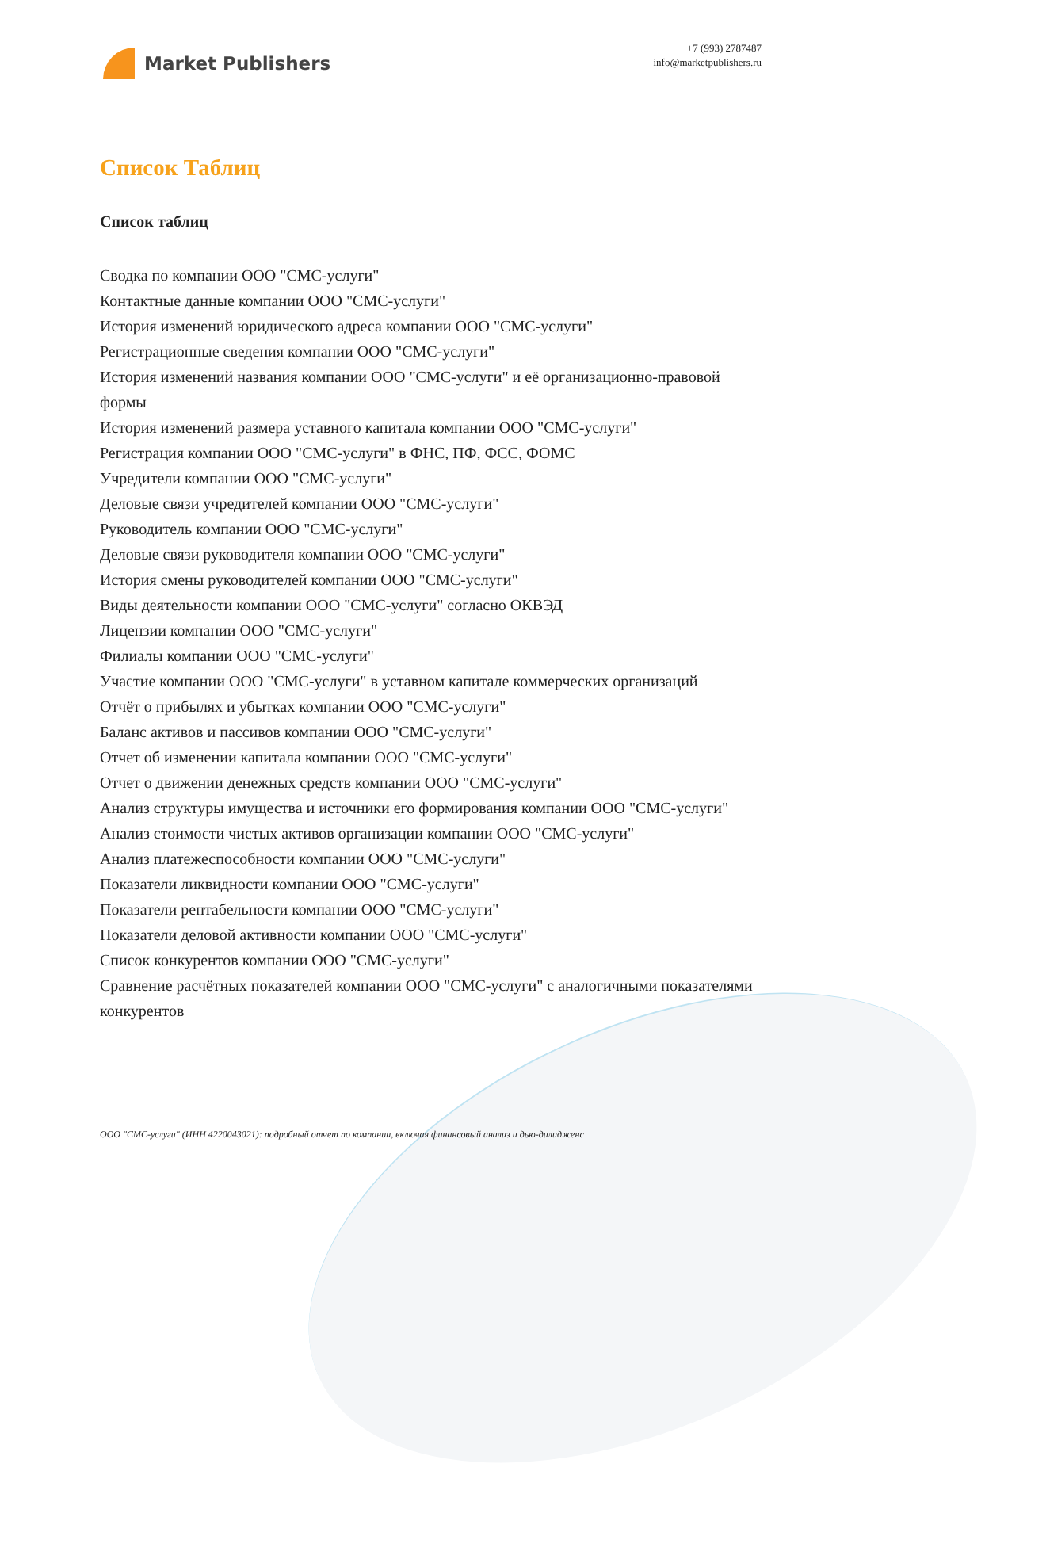Market Publishers
+7 (993) 2787487
info@marketpublishers.ru
Список Таблиц
Список таблиц
Сводка по компании ООО "СМС-услуги"
Контактные данные компании ООО "СМС-услуги"
История изменений юридического адреса компании ООО "СМС-услуги"
Регистрационные сведения компании ООО "СМС-услуги"
История изменений названия компании ООО "СМС-услуги" и её организационно-правовой формы
История изменений размера уставного капитала компании ООО "СМС-услуги"
Регистрация компании ООО "СМС-услуги" в ФНС, ПФ, ФСС, ФОМС
Учредители компании ООО "СМС-услуги"
Деловые связи учредителей компании ООО "СМС-услуги"
Руководитель компании ООО "СМС-услуги"
Деловые связи руководителя компании ООО "СМС-услуги"
История смены руководителей компании ООО "СМС-услуги"
Виды деятельности компании ООО "СМС-услуги" согласно ОКВЭД
Лицензии компании ООО "СМС-услуги"
Филиалы компании ООО "СМС-услуги"
Участие компании ООО "СМС-услуги" в уставном капитале коммерческих организаций
Отчёт о прибылях и убытках компании ООО "СМС-услуги"
Баланс активов и пассивов компании ООО "СМС-услуги"
Отчет об изменении капитала компании ООО "СМС-услуги"
Отчет о движении денежных средств компании ООО "СМС-услуги"
Анализ структуры имущества и источники его формирования компании ООО "СМС-услуги"
Анализ стоимости чистых активов организации компании ООО "СМС-услуги"
Анализ платежеспособности компании ООО "СМС-услуги"
Показатели ликвидности компании ООО "СМС-услуги"
Показатели рентабельности компании ООО "СМС-услуги"
Показатели деловой активности компании ООО "СМС-услуги"
Список конкурентов компании ООО "СМС-услуги"
Сравнение расчётных показателей компании ООО "СМС-услуги" с аналогичными показателями конкурентов
ООО "СМС-услуги" (ИНН 4220043021): подробный отчет по компании, включая финансовый анализ и дью-дилидженс